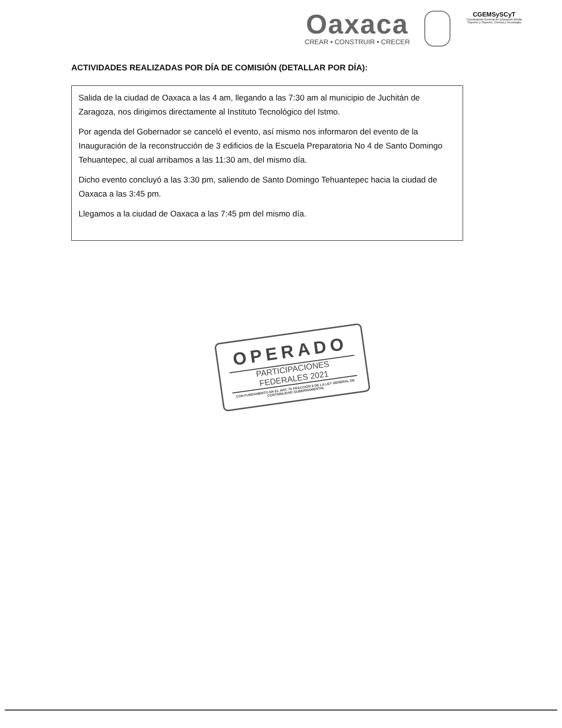Oaxaca
CREAR • CONSTRUIR • CRECER
CGEMSySCyT
Coordinación General de Educación Media Superior y Superior, Ciencia y Tecnología
ACTIVIDADES REALIZADAS POR DÍA DE COMISIÓN (DETALLAR POR DÍA):
Salida de la ciudad de Oaxaca a las 4 am, llegando a las 7:30 am al municipio de Juchitán de Zaragoza, nos dirigimos directamente al Instituto Tecnológico del Istmo.
Por agenda del Gobernador se canceló el evento, así mismo nos informaron del evento de la Inauguración de la reconstrucción de 3 edificios de la Escuela Preparatoria No 4 de Santo Domingo Tehuantepec, al cual arribamos a las 11:30 am, del mismo día.
Dicho evento concluyó a las 3:30 pm, saliendo de Santo Domingo Tehuantepec hacia la ciudad de Oaxaca a las 3:45 pm.
Llegamos a la ciudad de Oaxaca a las 7:45 pm del mismo día.
OPERADO
PARTICIPACIONES
FEDERALES 2021
CON FUNDAMENTO EN EL ART. 70 FRACCIÓN II DE LA LEY GENERAL DE CONTABILIDAD GUBERNAMENTAL